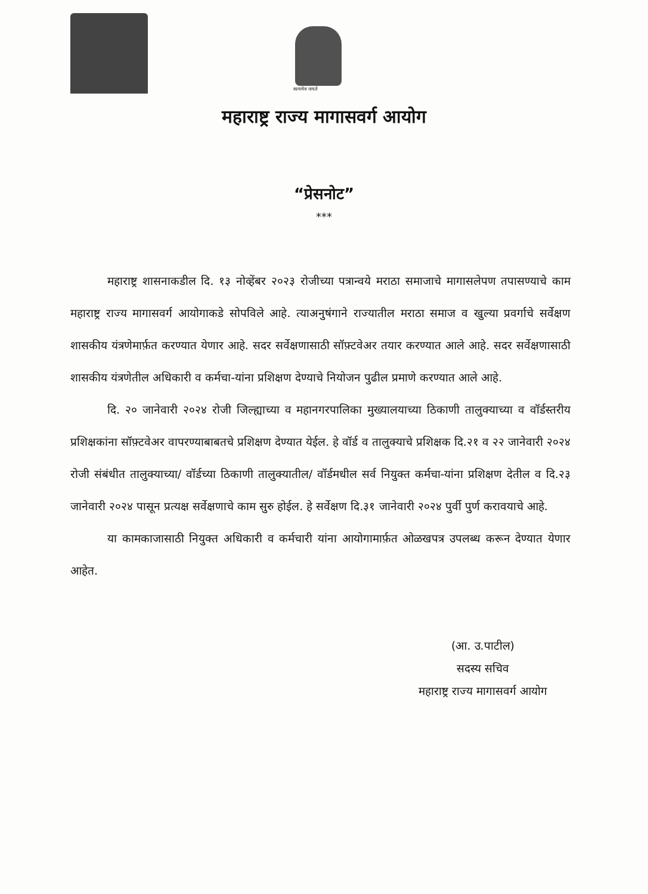सत्यमेव जयते
महाराष्ट्र राज्य मागासवर्ग आयोग
“प्रेसनोट”
***
महाराष्ट्र शासनाकडील दि. १३ नोव्हेंबर २०२३ रोजीच्या पत्रान्वये मराठा समाजाचे मागासलेपण तपासण्याचे काम महाराष्ट्र राज्य मागासवर्ग आयोगाकडे सोपविले आहे. त्याअनुषंगाने राज्यातील मराठा समाज व खुल्या प्रवर्गाचे सर्वेक्षण शासकीय यंत्रणेमार्फ़त करण्यात येणार आहे. सदर सर्वेक्षणासाठी सॉफ़्टवेअर तयार करण्यात आले आहे. सदर सर्वेक्षणासाठी शासकीय यंत्रणेतील अधिकारी व कर्मचा-यांना प्रशिक्षण देण्याचे नियोजन पुढील प्रमाणे करण्यात आले आहे.
दि. २० जानेवारी २०२४ रोजी जिल्ह्याच्या व महानगरपालिका मुख्यालयाच्या ठिकाणी तालुक्याच्या व वॉर्डस्तरीय प्रशिक्षकांना सॉफ़्टवेअर वापरण्याबाबतचे प्रशिक्षण देण्यात येईल. हे वॉर्ड व तालुक्याचे प्रशिक्षक दि.२१ व २२ जानेवारी २०२४ रोजी संबंधीत तालुक्याच्या/ वॉर्डच्या ठिकाणी तालुक्यातील/ वॉर्डमधील सर्व नियुक्त कर्मचा-यांना प्रशिक्षण देतील व दि.२३ जानेवारी २०२४ पासून प्रत्यक्ष सर्वेक्षणाचे काम सुरु होईल. हे सर्वेक्षण दि.३१ जानेवारी २०२४ पुर्वी पुर्ण करावयाचे आहे.
या कामकाजासाठी नियुक्त अधिकारी व कर्मचारी यांना आयोगामार्फ़त ओळखपत्र उपलब्ध करून देण्यात येणार आहेत.
(आ. उ.पाटील)
सदस्य सचिव
महाराष्ट्र राज्य मागासवर्ग आयोग